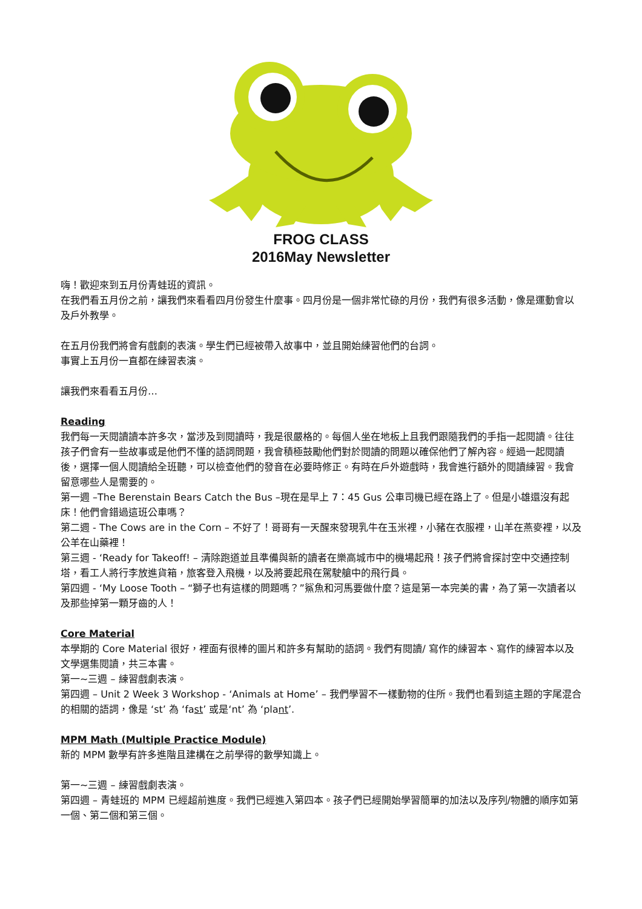FROG CLASS
2016May Newsletter
嗨！歡迎來到五月份青蛙班的資訊。
在我們看五月份之前，讓我們來看看四月份發生什麼事。四月份是一個非常忙碌的月份，我們有很多活動，像是運動會以及戶外教學。
在五月份我們將會有戲劇的表演。學生們已經被帶入故事中，並且開始練習他們的台詞。
事實上五月份一直都在練習表演。
讓我們來看看五月份…
Reading
我們每一天閱讀讀本許多次，當涉及到閱讀時，我是很嚴格的。每個人坐在地板上且我們跟隨我們的手指一起閱讀。往往孩子們會有一些故事或是他們不懂的語詞問題，我會積極鼓勵他們對於閱讀的問題以確保他們了解內容。經過一起閱讀後，選擇一個人閱讀給全班聽，可以檢查他們的發音在必要時修正。有時在戶外遊戲時，我會進行額外的閱讀練習。我會留意哪些人是需要的。
第一週 –The Berenstain Bears Catch the Bus –現在是早上 7：45 Gus 公車司機已經在路上了。但是小雄還沒有起床！他們會錯過這班公車嗎？
第二週 - The Cows are in the Corn – 不好了！哥哥有一天醒來發現乳牛在玉米裡，小豬在衣服裡，山羊在燕麥裡，以及公羊在山藥裡！
第三週 - ‘Ready for Takeoff! – 清除跑道並且準備與新的讀者在樂高城市中的機場起飛！孩子們將會探討空中交通控制塔，看工人將行李放進貨箱，旅客登入飛機，以及將要起飛在駕駛艙中的飛行員。
第四週 - ‘My Loose Tooth – “獅子也有這樣的問題嗎？”鯊魚和河馬要做什麼？這是第一本完美的書，為了第一次讀者以及那些掉第一顆牙齒的人！
Core Material
本學期的 Core Material 很好，裡面有很棒的圖片和許多有幫助的語詞。我們有閱讀/ 寫作的練習本、寫作的練習本以及文學選集閱讀，共三本書。
第一~三週 – 練習戲劇表演。
第四週 – Unit 2 Week 3 Workshop - ‘Animals at Home’ – 我們學習不一樣動物的住所。我們也看到這主題的字尾混合的相關的語詞，像是 ‘st’ 為 ‘fast’ 或是‘nt’ 為 ‘plant’.
MPM Math (Multiple Practice Module)
新的 MPM 數學有許多進階且建構在之前學得的數學知識上。
第一~三週 – 練習戲劇表演。
第四週 – 青蛙班的 MPM 已經超前進度。我們已經進入第四本。孩子們已經開始學習簡單的加法以及序列/物體的順序如第一個、第二個和第三個。